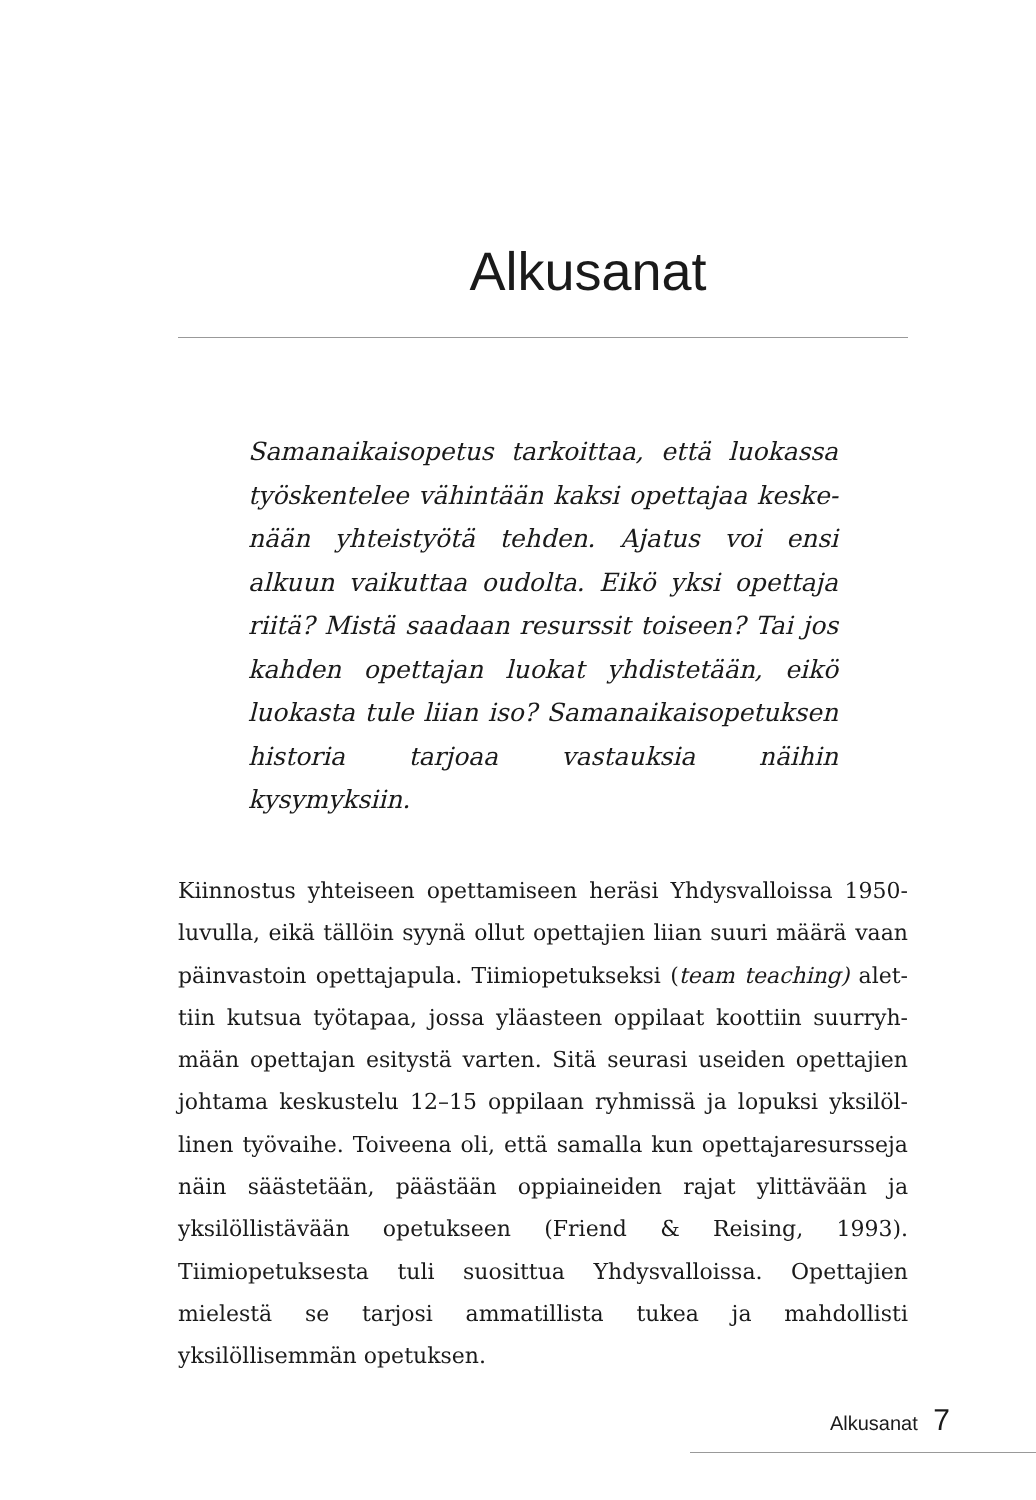Alkusanat
Samanaikaisopetus tarkoittaa, että luokassa työskentelee vähintään kaksi opettajaa keske­nään yhteistyötä tehden. Ajatus voi ensi alkuun vaikuttaa oudolta. Eikö yksi opettaja riitä? Mistä saadaan resurssit toiseen? Tai jos kahden opet­tajan luokat yhdistetään, eikö luokasta tule liian iso? Samanaikaisopetuksen historia tarjoaa vas­tauksia näihin kysymyksiin.
Kiinnostus yhteiseen opettamiseen heräsi Yhdysvalloissa 1950-lu­vulla, eikä tällöin syynä ollut opettajien liian suuri määrä vaan päinvastoin opettajapula. Tiimiopetukseksi (team teaching) alet­tiin kutsua työtapaa, jossa yläasteen oppilaat koottiin suurryh­mään opettajan esitystä varten. Sitä seurasi useiden opettajien johtama keskustelu 12–15 oppilaan ryhmissä ja lopuksi yksilöl­linen työvaihe. Toiveena oli, että samalla kun opettajaresursseja näin säästetään, päästään oppiaineiden rajat ylittävään ja yksilöl­listävään opetukseen (Friend & Reising, 1993). Tiimiopetuksesta tuli suosittua Yhdysvalloissa. Opettajien mielestä se tarjosi amma­tillista tukea ja mahdollisti yksilöllisemmän opetuksen.
Alkusanat 7